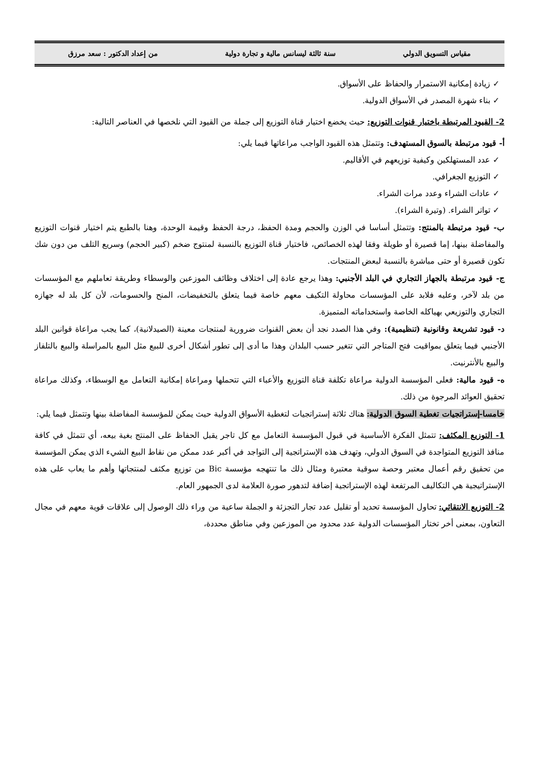مقياس التسويق الدولي سنة ثالثة ليسانس مالية و تجارة دولية من إعداد الدكتور : سعد مرزق
✓ زيادة إمكانية الاستمرار والحفاظ على الأسواق.
✓ بناء شهرة المصدر في الأسواق الدولية.
2- القيود المرتبطة باختيار قنوات التوزيع: حيث يخضع اختيار قناة التوزيع إلى جملة من القيود التي نلخصها في العناصر التالية:
أ- قيود مرتبطة بالسوق المستهدف: وتتمثل هذه القيود الواجب مراعاتها فيما يلي:
✓ عدد المستهلكين وكيفية توزيعهم في الأقاليم.
✓ التوزيع الجغرافي.
✓ عادات الشراء وعدد مرات الشراء.
✓ تواتر الشراء. (وتيرة الشراء).
ب- قيود مرتبطة بالمنتج: وتتمثل أساسا في الوزن والحجم ومدة الحفظ، درجة الحفظ وقيمة الوحدة، وهنا بالطبع يتم اختيار قنوات التوزيع والمفاضلة بينها، إما قصيرة أو طويلة وفقا لهذه الخصائص، فاختيار قناة التوزيع بالنسبة لمنتوج ضخم (كبير الحجم) وسريع التلف من دون شك تكون قصيرة أو حتى مباشرة بالنسبة لبعض المنتجات.
ج- قيود مرتبطة بالجهاز التجاري في البلد الأجنبي: وهذا يرجع عادة إلى اختلاف وظائف الموزعين والوسطاء وطريقة تعاملهم مع المؤسسات من بلد لآخر، وعليه فلابد على المؤسسات محاولة التكيف معهم خاصة فيما يتعلق بالتخفيضات، المنح والحسومات، لأن كل بلد له جهازه التجاري والتوزيعي بهياكله الخاصة واستخداماته المتميزة.
د- قيود تشريعة وقانونية (تنظيمية): وفي هذا الصدد نجد أن بعض القنوات ضرورية لمنتجات معينة (الصيدلانية)، كما يجب مراعاة قوانين البلد الأجنبي فيما يتعلق بمواقيت فتح المتاجر التي تتغير حسب البلدان وهذا ما أدى إلى تطور أشكال أخرى للبيع مثل البيع بالمراسلة والبيع بالتلفاز والبيع بالأنترنيت.
ه- قيود مالية: فعلى المؤسسة الدولية مراعاة تكلفة قناة التوزيع والأعباء التي تتحملها ومراعاة إمكانية التعامل مع الوسطاء، وكذلك مراعاة تحقيق العوائد المرجوة من ذلك.
خامسا-إستراتجيات تغطية السوق الدولية: هناك ثلاثة إستراتجيات لتغطية الأسواق الدولية حيث يمكن للمؤسسة المفاضلة بينها وتتمثل فيما يلي:
1- التوزيع المكثف: تتمثل الفكرة الأساسية في قبول المؤسسة التعامل مع كل تاجر يقبل الحفاظ على المنتج بغية بيعه، أي تتمثل في كافة منافذ التوزيع المتواجدة في السوق الدولي، وتهدف هذه الإستراتجية إلى التواجد في أكبر عدد ممكن من نقاط البيع الشيء الذي يمكن المؤسسة من تحقيق رقم أعمال معتبر وحصة سوقية معتبرة ومثال ذلك ما تنتهجه مؤسسة Bic من توزيع مكثف لمنتجاتها وأهم ما يعاب على هذه الإستراتيجية هي التكاليف المرتفعة لهذه الإستراتجية إضافة لتدهور صورة العلامة لدى الجمهور العام.
2- التوزيع الانتقائي: تحاول المؤسسة تحديد أو تقليل عدد تجار التجزئة و الجملة ساعية من وراء ذلك الوصول إلى علاقات قوية معهم في مجال التعاون، بمعنى أخر تختار المؤسسات الدولية عدد محدود من الموزعين وفي مناطق محددة،